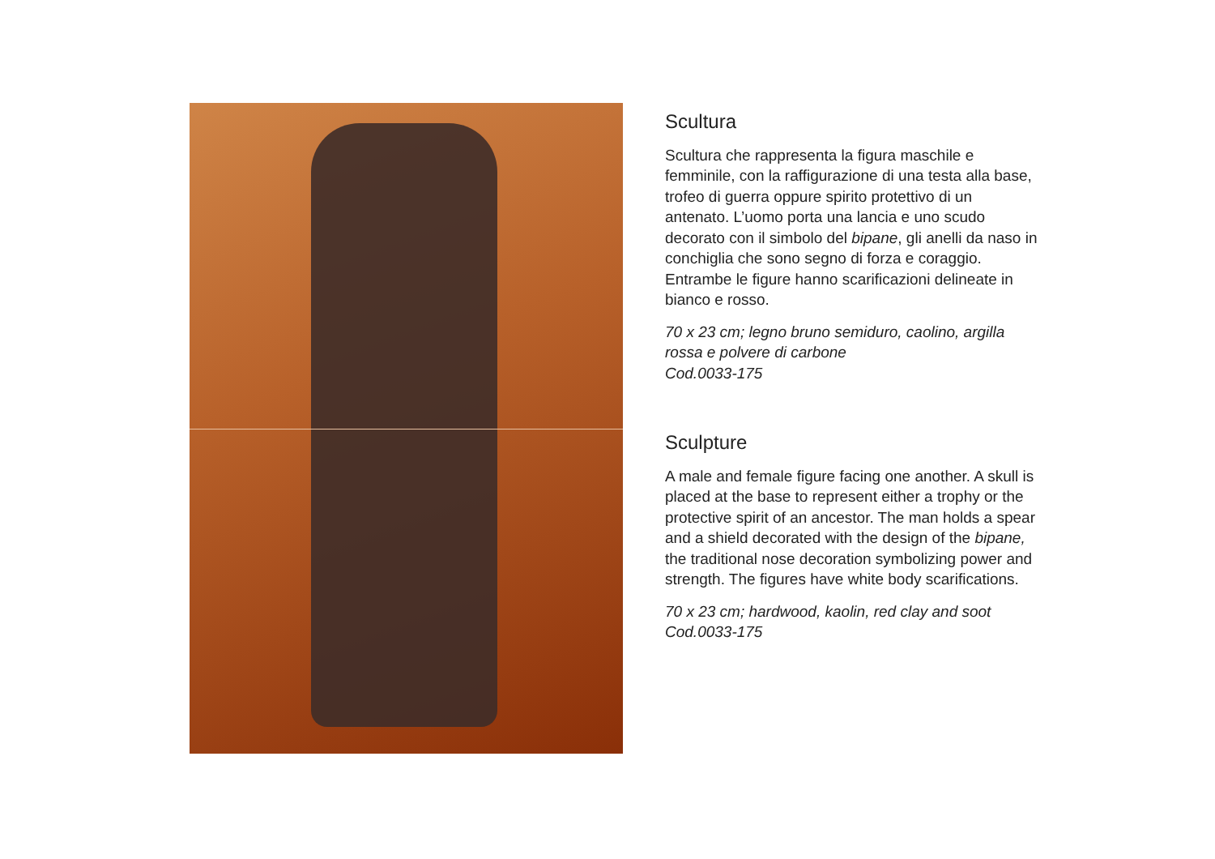Scultura
Scultura che rappresenta la figura maschile e femminile, con la raffigurazione di una testa alla base, trofeo di guerra oppure spirito protettivo di un antenato. L’uomo porta una lancia e uno scudo decorato con il simbolo del bipane, gli anelli da naso in conchiglia che sono segno di forza e coraggio. Entrambe le figure hanno scarificazioni delineate in bianco e rosso.
70 x 23 cm; legno bruno semiduro, caolino, argilla rossa e polvere di carbone
Cod.0033-175
Sculpture
A male and female figure facing one another. A skull is placed at the base to represent either a trophy or the protective spirit of an ancestor. The man holds a spear and a shield decorated with the design of the bipane, the traditional nose decoration symbolizing power and strength. The figures have white body scarifications.
70 x 23 cm; hardwood, kaolin, red clay and soot
Cod.0033-175